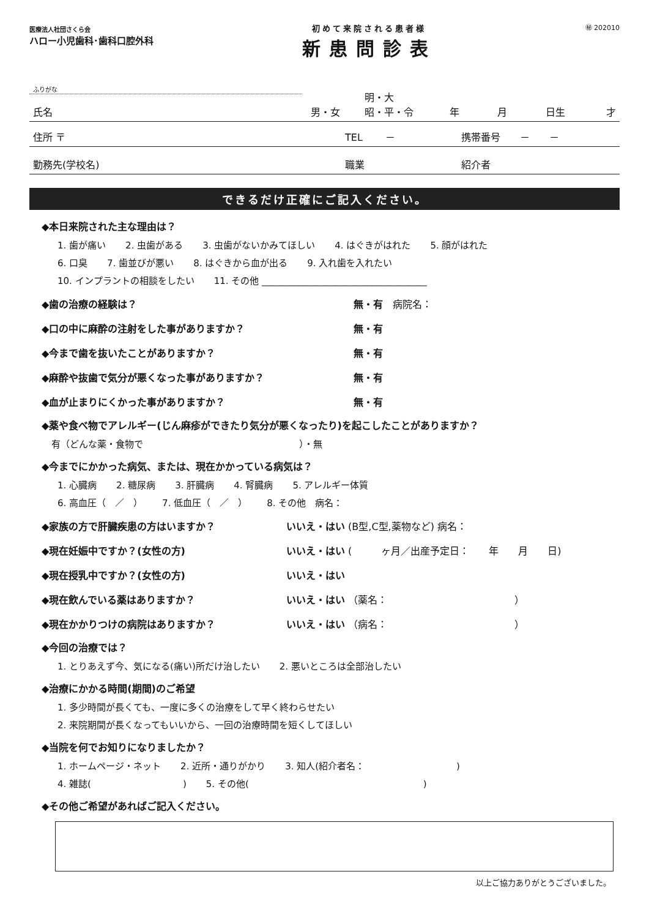医療法人社団さくら会
ハロー小児歯科･歯科口腔外科
初めて来院される患者様
新患問診表
㊙ 202010
ふりがな
氏名 男・女 明・大
昭・平・令 年 月 日生 才
住所 〒 TEL　　 － 携帯番号　　－　　－
勤務先(学校名) 職業 紹介者
できるだけ正確にご記入ください。
◆本日来院された主な理由は？
1. 歯が痛い 2. 虫歯がある 3. 虫歯がないかみてほしい 4. はぐきがはれた 5. 顔がはれた
6. 口臭 7. 歯並びが悪い 8. はぐきから血が出る 9. 入れ歯を入れたい
10. インプラントの相談をしたい 11. その他 ____________________________________
◆歯の治療の経験は？ 無・有　病院名：
◆口の中に麻酔の注射をした事がありますか？ 無・有
◆今まで歯を抜いたことがありますか？ 無・有
◆麻酔や抜歯で気分が悪くなった事がありますか？ 無・有
◆血が止まりにくかった事がありますか？ 無・有
◆薬や食べ物でアレルギー(じん麻疹ができたり気分が悪くなったり)を起こしたことがありますか？
有（どんな薬・食物で　　　　　　　　　　　　　　　　　）・無
◆今までにかかった病気、または、現在かかっている病気は？
1. 心臓病 2. 糖尿病 3. 肝臓病 4. 腎臓病 5. アレルギー体質
6. 高血圧（　／　） 7. 低血圧（　／　） 8. その他　病名：
◆家族の方で肝臓疾患の方はいますか？ いいえ・はい (B型,C型,薬物など) 病名：
◆現在妊娠中ですか？(女性の方) いいえ・はい (　　　ヶ月／出産予定日：　　年　　月　　日)
◆現在授乳中ですか？(女性の方) いいえ・はい
◆現在飲んでいる薬はありますか？ いいえ・はい （薬名：　　　　　　　　　　　　　）
◆現在かかりつけの病院はありますか？ いいえ・はい （病名：　　　　　　　　　　　　　）
◆今回の治療では？
1. とりあえず今、気になる(痛い)所だけ治したい 2. 悪いところは全部治したい
◆治療にかかる時間(期間)のご希望
1. 多少時間が長くても、一度に多くの治療をして早く終わらせたい
2. 来院期間が長くなってもいいから、一回の治療時間を短くしてほしい
◆当院を何でお知りになりましたか？
1. ホームページ・ネット 2. 近所・通りがかり 3. 知人(紹介者名：　　　　　　　　　　)
4. 雑誌(　　　　　　　　　　) 5. その他(　　　　　　　　　　　　　　　　　　　)
◆その他ご希望があればご記入ください。
以上ご協力ありがとうございました。